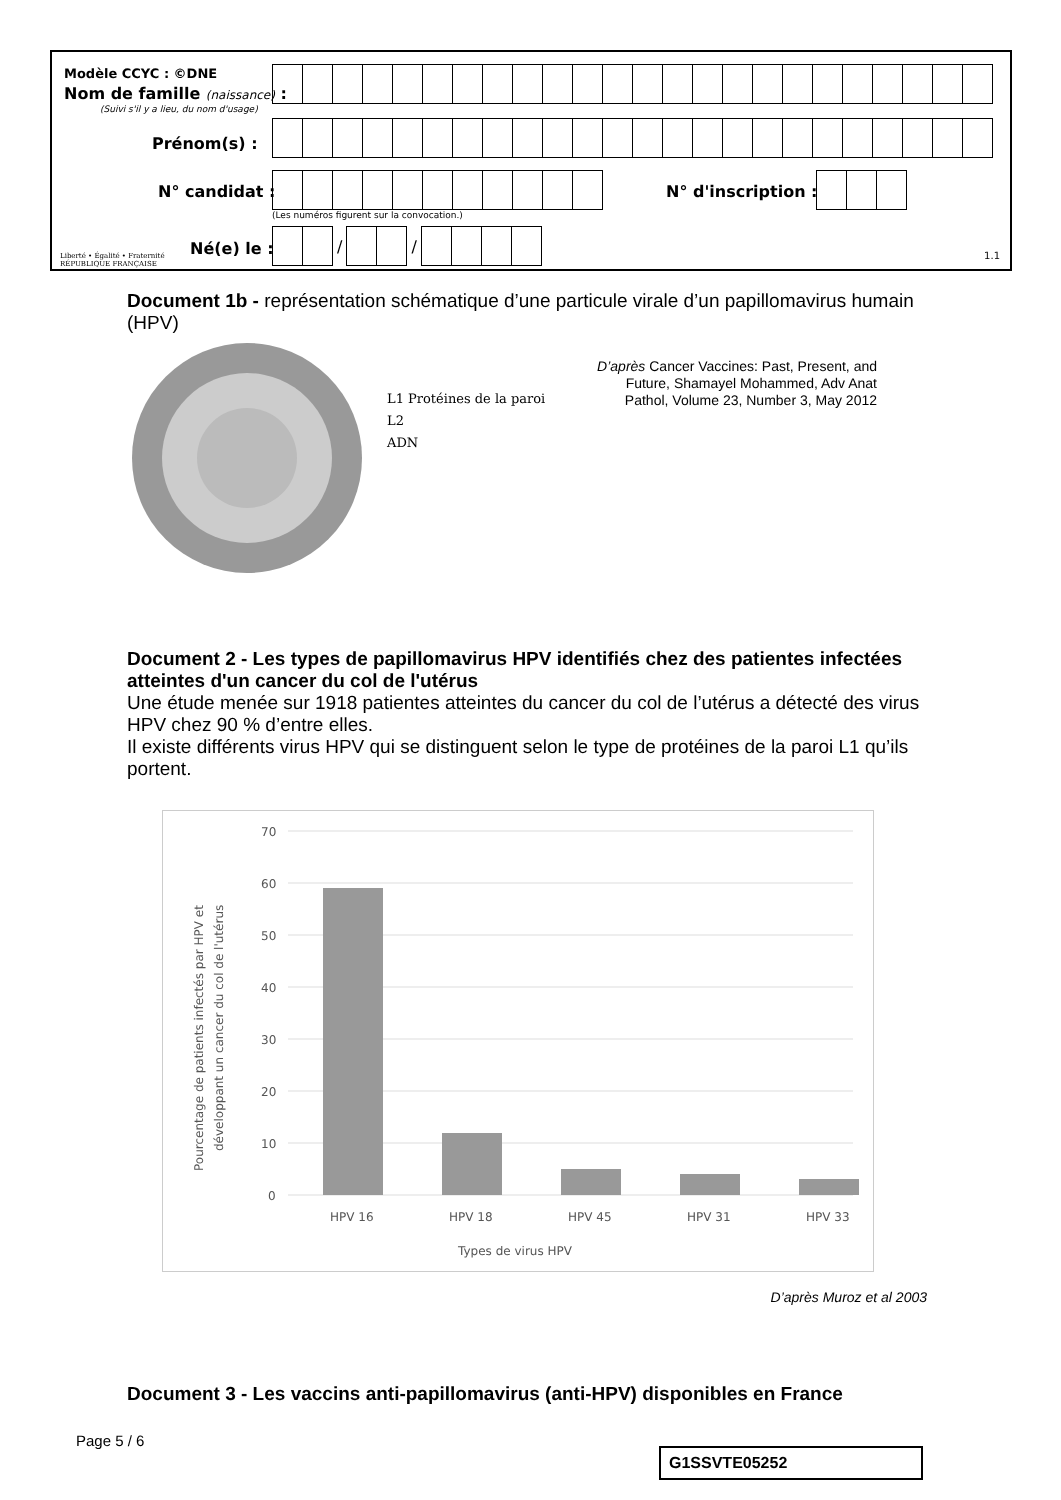Modèle CCYC : ©DNE
Nom de famille (naissance) :
(Suivi s'il y a lieu, du nom d'usage)
Prénom(s) :
N° candidat : N° d'inscription :
(Les numéros figurent sur la convocation.)
Liberté • Égalité • Fraternité
RÉPUBLIQUE FRANÇAISE
Né(e) le :
/ /
1.1
Document 1b - représentation schématique d’une particule virale d’un papillomavirus humain (HPV)
L1 Protéines de la paroi
L2
ADN
D’après Cancer Vaccines: Past, Present, and Future, Shamayel Mohammed, Adv Anat Pathol, Volume 23, Number 3, May 2012
Document 2 - Les types de papillomavirus HPV identifiés chez des patientes infectées atteintes d'un cancer du col de l'utérus
Une étude menée sur 1918 patientes atteintes du cancer du col de l’utérus a détecté des virus HPV chez 90 % d’entre elles.
Il existe différents virus HPV qui se distinguent selon le type de protéines de la paroi L1 qu’ils portent.
70
60
50
40
30
20
10
0
HPV 16
HPV 18
HPV 45
HPV 31
HPV 33
Types de virus HPV
Pourcentage de patients infectés par HPV et
développant un cancer du col de l'utérus
D’après Muroz et al 2003
Document 3 - Les vaccins anti-papillomavirus (anti-HPV) disponibles en France
Page 5 / 6
G1SSVTE05252